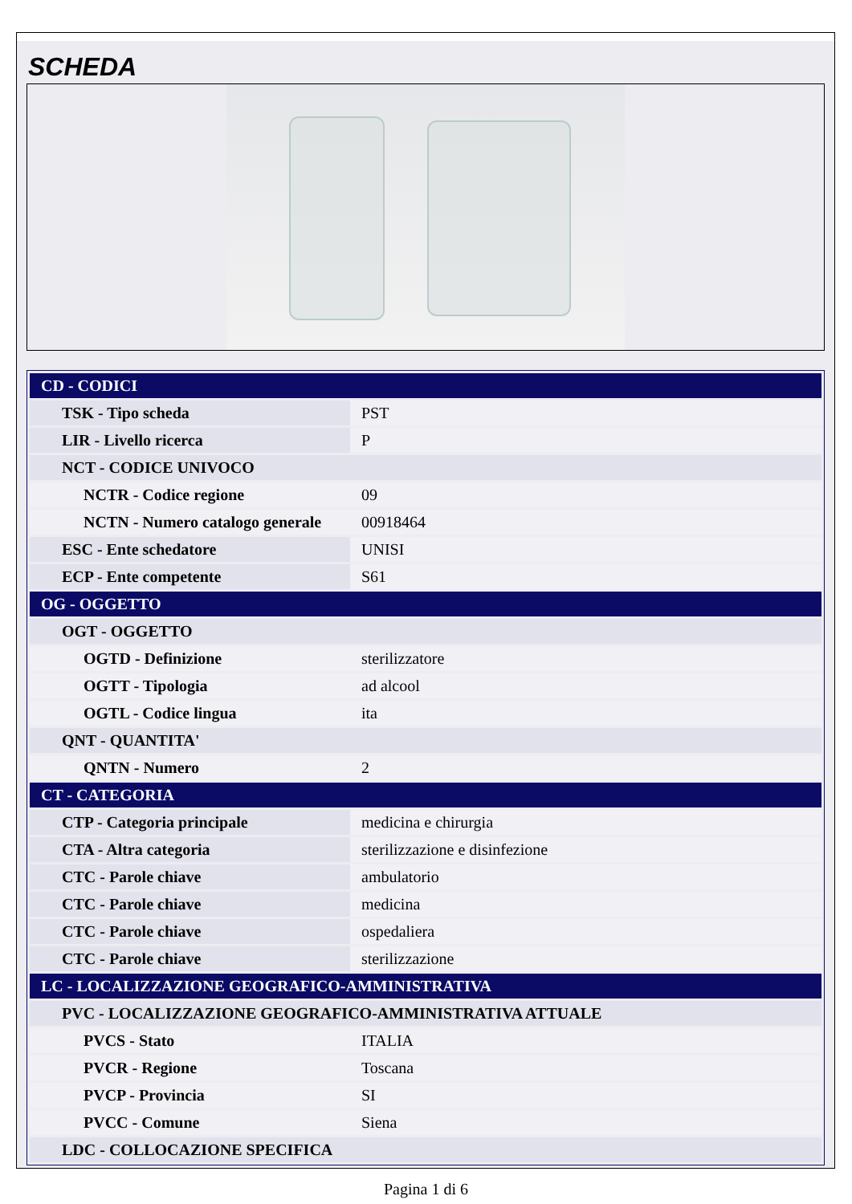SCHEDA
| CD - CODICI | |
| TSK - Tipo scheda | PST |
| LIR - Livello ricerca | P |
| NCT - CODICE UNIVOCO | |
| NCTR - Codice regione | 09 |
| NCTN - Numero catalogo generale | 00918464 |
| ESC - Ente schedatore | UNISI |
| ECP - Ente competente | S61 |
| OG - OGGETTO | |
| OGT - OGGETTO | |
| OGTD - Definizione | sterilizzatore |
| OGTT - Tipologia | ad alcool |
| OGTL - Codice lingua | ita |
| QNT - QUANTITA' | |
| QNTN - Numero | 2 |
| CT - CATEGORIA | |
| CTP - Categoria principale | medicina e chirurgia |
| CTA - Altra categoria | sterilizzazione e disinfezione |
| CTC - Parole chiave | ambulatorio |
| CTC - Parole chiave | medicina |
| CTC - Parole chiave | ospedaliera |
| CTC - Parole chiave | sterilizzazione |
| LC - LOCALIZZAZIONE GEOGRAFICO-AMMINISTRATIVA | |
| PVC - LOCALIZZAZIONE GEOGRAFICO-AMMINISTRATIVA ATTUALE | |
| PVCS - Stato | ITALIA |
| PVCR - Regione | Toscana |
| PVCP - Provincia | SI |
| PVCC - Comune | Siena |
| LDC - COLLOCAZIONE SPECIFICA | |
Pagina 1 di 6